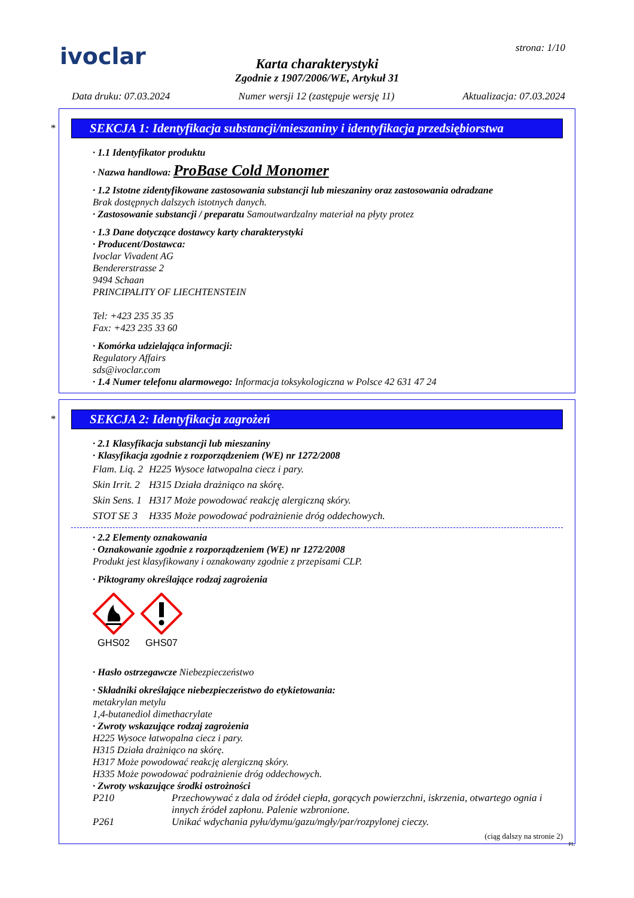ivoclar
strona: 1/10
Karta charakterystyki
Zgodnie z 1907/2006/WE, Artykuł 31
Data druku: 07.03.2024 Numer wersji 12 (zastępuje wersję 11) Aktualizacja: 07.03.2024
*
SEKCJA 1: Identyfikacja substancji/mieszaniny i identyfikacja przedsiębiorstwa
· 1.1 Identyfikator produktu
· Nazwa handlowa: ProBase Cold Monomer
· 1.2 Istotne zidentyfikowane zastosowania substancji lub mieszaniny oraz zastosowania odradzane
Brak dostępnych dalszych istotnych danych.
· Zastosowanie substancji / preparatu Samoutwardzalny materiał na płyty protez
· 1.3 Dane dotyczące dostawcy karty charakterystyki
· Producent/Dostawca:
Ivoclar Vivadent AG
Bendererstrasse 2
9494 Schaan
PRINCIPALITY OF LIECHTENSTEIN
Tel: +423 235 35 35
Fax: +423 235 33 60
· Komórka udzielająca informacji:
Regulatory Affairs
sds@ivoclar.com
· 1.4 Numer telefonu alarmowego: Informacja toksykologiczna w Polsce 42 631 47 24
*
SEKCJA 2: Identyfikacja zagrożeń
· 2.1 Klasyfikacja substancji lub mieszaniny
· Klasyfikacja zgodnie z rozporządzeniem (WE) nr 1272/2008
| Flam. Liq. 2 | H225 Wysoce łatwopalna ciecz i pary. |
| Skin Irrit. 2 | H315 Działa drażniąco na skórę. |
| Skin Sens. 1 | H317 Może powodować reakcję alergiczną skóry. |
| STOT SE 3 | H335 Może powodować podrażnienie dróg oddechowych. |
· 2.2 Elementy oznakowania
· Oznakowanie zgodnie z rozporządzeniem (WE) nr 1272/2008
Produkt jest klasyfikowany i oznakowany zgodnie z przepisami CLP.
· Piktogramy określające rodzaj zagrożenia
GHS02
GHS07
· Hasło ostrzegawcze Niebezpieczeństwo
· Składniki określające niebezpieczeństwo do etykietowania:
metakrylan metylu
1,4-butanediol dimethacrylate
· Zwroty wskazujące rodzaj zagrożenia
H225 Wysoce łatwopalna ciecz i pary.
H315 Działa drażniąco na skórę.
H317 Może powodować reakcję alergiczną skóry.
H335 Może powodować podrażnienie dróg oddechowych.
· Zwroty wskazujące środki ostrożności
| P210 | Przechowywać z dala od źródeł ciepła, gorących powierzchni, iskrzenia, otwartego ognia i innych źródeł zapłonu. Palenie wzbronione. |
| P261 | Unikać wdychania pyłu/dymu/gazu/mgły/par/rozpylonej cieczy. |
(ciąg dalszy na stronie 2)
PL